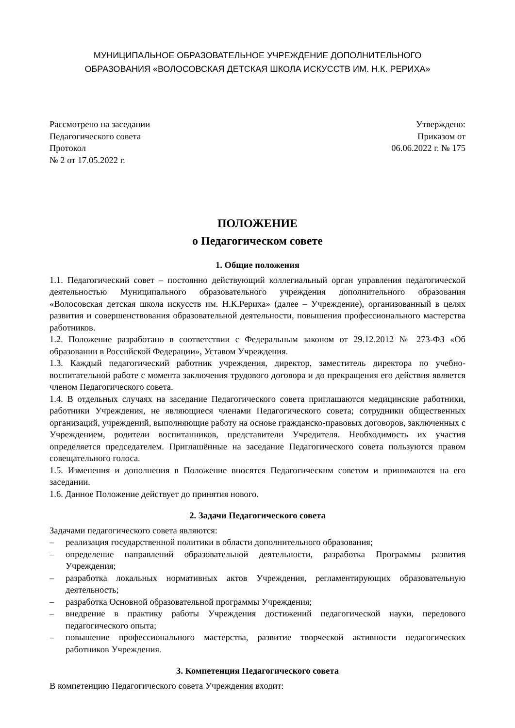МУНИЦИПАЛЬНОЕ ОБРАЗОВАТЕЛЬНОЕ УЧРЕЖДЕНИЕ ДОПОЛНИТЕЛЬНОГО
ОБРАЗОВАНИЯ «ВОЛОСОВСКАЯ ДЕТСКАЯ ШКОЛА ИСКУССТВ ИМ. Н.К. РЕРИХА»
Рассмотрено на заседании
Педагогического совета
Протокол
№ 2 от 17.05.2022 г.
Утверждено:
Приказом от
06.06.2022 г. № 175
ПОЛОЖЕНИЕ
о Педагогическом совете
1. Общие положения
1.1. Педагогический совет – постоянно действующий коллегиальный орган управления педагогической деятельностью Муниципального образовательного учреждения дополнительного образования «Волосовская детская школа искусств им. Н.К.Рериха» (далее – Учреждение), организованный в целях развития и совершенствования образовательной деятельности, повышения профессионального мастерства работников.
1.2. Положение разработано в соответствии с Федеральным законом от 29.12.2012 № 273-ФЗ «Об образовании в Российской Федерации», Уставом Учреждения.
1.3. Каждый педагогический работник учреждения, директор, заместитель директора по учебно-воспитательной работе с момента заключения трудового договора и до прекращения его действия является членом Педагогического совета.
1.4. В отдельных случаях на заседание Педагогического совета приглашаются медицинские работники, работники Учреждения, не являющиеся членами Педагогического совета; сотрудники общественных организаций, учреждений, выполняющие работу на основе гражданско-правовых договоров, заключенных с Учреждением, родители воспитанников, представители Учредителя. Необходимость их участия определяется председателем. Приглашённые на заседание Педагогического совета пользуются правом совещательного голоса.
1.5. Изменения и дополнения в Положение вносятся Педагогическим советом и принимаются на его заседании.
1.6. Данное Положение действует до принятия нового.
2. Задачи Педагогического совета
Задачами педагогического совета являются:
– реализация государственной политики в области дополнительного образования;
– определение направлений образовательной деятельности, разработка Программы развития Учреждения;
– разработка локальных нормативных актов Учреждения, регламентирующих образовательную деятельность;
– разработка Основной образовательной программы Учреждения;
– внедрение в практику работы Учреждения достижений педагогической науки, передового педагогического опыта;
– повышение профессионального мастерства, развитие творческой активности педагогических работников Учреждения.
3. Компетенция Педагогического совета
В компетенцию Педагогического совета Учреждения входит: